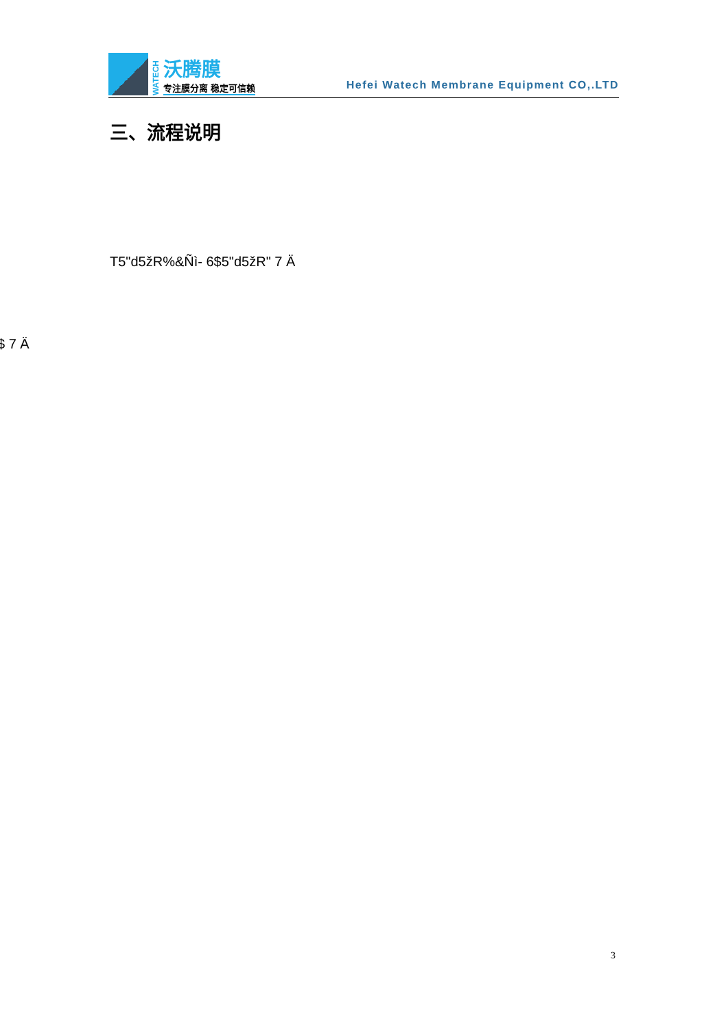WATECH
沃腾膜
专注膜分离 稳定可信赖
Hefei Watech Membrane Equipment CO,.LTD
三、流程说明
T5"d5žR%&Ñì- 6$5"d5žR" 7 Ä
$ 7 Ä
3